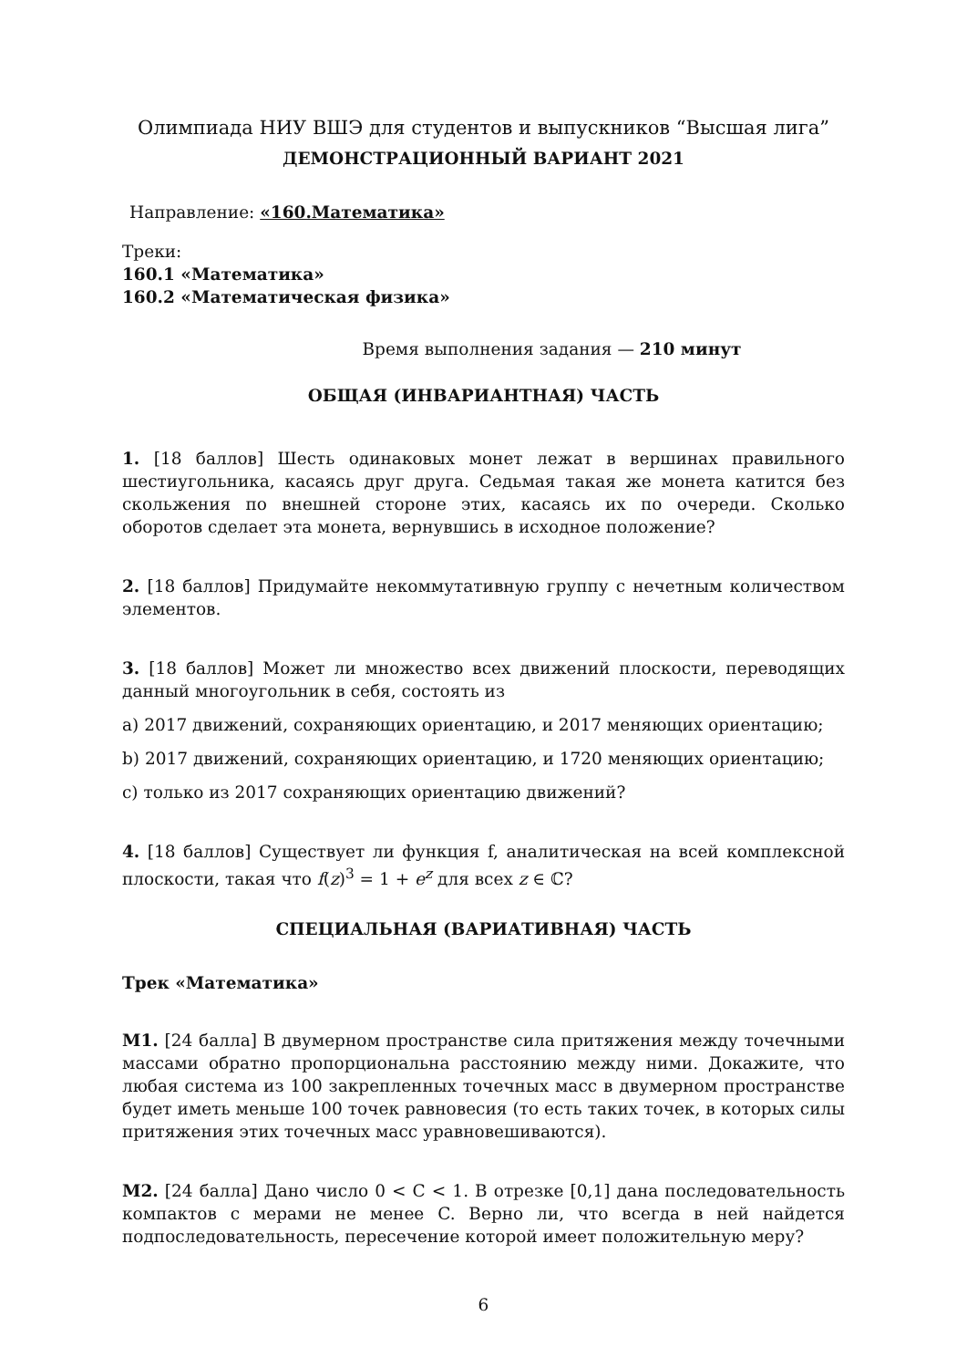Олимпиада НИУ ВШЭ для студентов и выпускников “Высшая лига”
ДЕМОНСТРАЦИОННЫЙ ВАРИАНТ 2021
Направление: «160.Математика»
Треки:
160.1 «Математика»
160.2 «Математическая физика»
Время выполнения задания — 210 минут
ОБЩАЯ (ИНВАРИАНТНАЯ) ЧАСТЬ
1. [18 баллов] Шесть одинаковых монет лежат в вершинах правильного шестиугольника, касаясь друг друга. Седьмая такая же монета катится без скольжения по внешней стороне этих, касаясь их по очереди. Сколько оборотов сделает эта монета, вернувшись в исходное положение?
2. [18 баллов] Придумайте некоммутативную группу с нечетным количеством элементов.
3. [18 баллов] Может ли множество всех движений плоскости, переводящих данный многоугольник в себя, состоять из
a) 2017 движений, сохраняющих ориентацию, и 2017 меняющих ориентацию;
b) 2017 движений, сохраняющих ориентацию, и 1720 меняющих ориентацию;
c) только из 2017 сохраняющих ориентацию движений?
4. [18 баллов] Существует ли функция f, аналитическая на всей комплексной плоскости, такая что f(z)<sup>3</sup> = 1 + e<sup>z</sup> для всех z ∈ ℂ?
СПЕЦИАЛЬНАЯ (ВАРИАТИВНАЯ) ЧАСТЬ
Трек «Математика»
M1. [24 балла] В двумерном пространстве сила притяжения между точечными массами обратно пропорциональна расстоянию между ними. Докажите, что любая система из 100 закрепленных точечных масс в двумерном пространстве будет иметь меньше 100 точек равновесия (то есть таких точек, в которых силы притяжения этих точечных масс уравновешиваются).
M2. [24 балла] Дано число 0 < C < 1. В отрезке [0,1] дана последовательность компактов с мерами не менее C. Верно ли, что всегда в ней найдется подпоследовательность, пересечение которой имеет положительную меру?
6